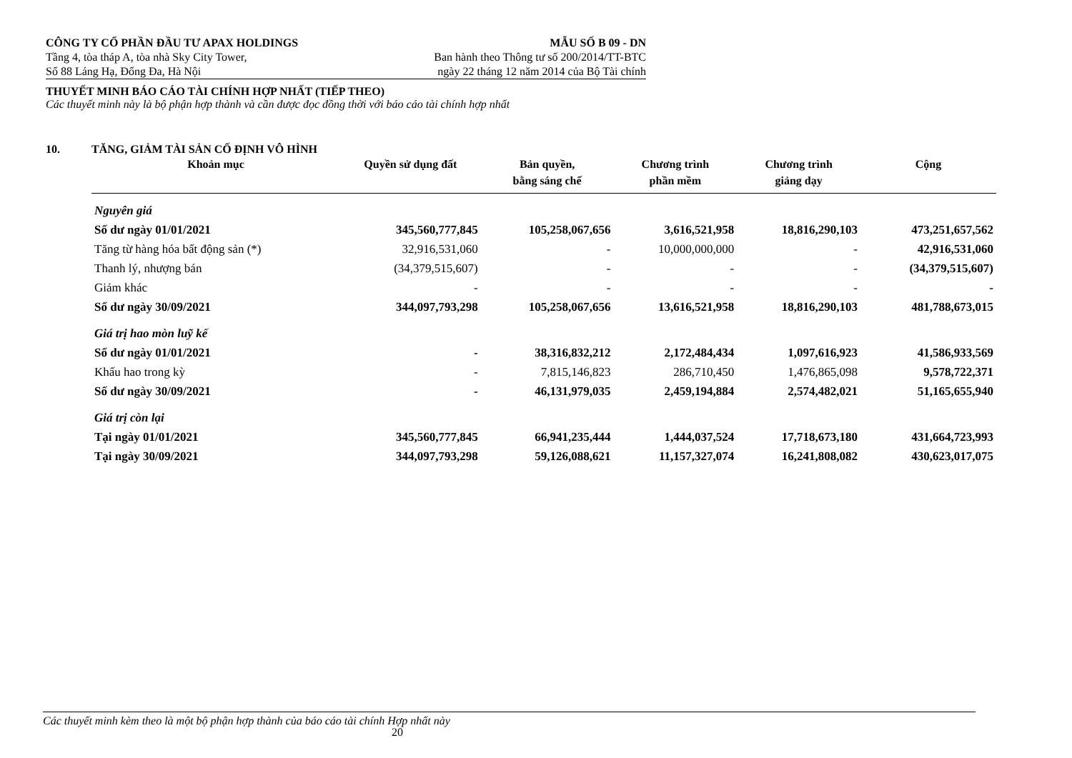CÔNG TY CỔ PHẦN ĐẦU TƯ APAX HOLDINGS MẪU SỐ B 09 - DN
Tầng 4, tòa tháp A, tòa nhà Sky City Tower, Ban hành theo Thông tư số 200/2014/TT-BTC
Số 88 Láng Hạ, Đống Đa, Hà Nội ngày 22 tháng 12 năm 2014 của Bộ Tài chính
THUYẾT MINH BÁO CÁO TÀI CHÍNH HỢP NHẤT (TIẾP THEO)
Các thuyết minh này là bộ phận hợp thành và cần được đọc đồng thời với báo cáo tài chính hợp nhất
10. TĂNG, GIẢM TÀI SẢN CỐ ĐỊNH VÔ HÌNH
| Khoản mục | Quyền sử dụng đất | Bản quyền, bằng sáng chế | Chương trình phần mềm | Chương trình giảng dạy | Cộng |
| --- | --- | --- | --- | --- | --- |
| Nguyên giá | | | | | |
| Số dư ngày 01/01/2021 | 345,560,777,845 | 105,258,067,656 | 3,616,521,958 | 18,816,290,103 | 473,251,657,562 |
| Tăng từ hàng hóa bất động sản (*) | 32,916,531,060 | - | 10,000,000,000 | - | 42,916,531,060 |
| Thanh lý, nhượng bán | (34,379,515,607) | - | - | - | (34,379,515,607) |
| Giảm khác | - | - | - | - | - |
| Số dư ngày 30/09/2021 | 344,097,793,298 | 105,258,067,656 | 13,616,521,958 | 18,816,290,103 | 481,788,673,015 |
| Giá trị hao mòn luỹ kế | | | | | |
| Số dư ngày 01/01/2021 | - | 38,316,832,212 | 2,172,484,434 | 1,097,616,923 | 41,586,933,569 |
| Khấu hao trong kỳ | - | 7,815,146,823 | 286,710,450 | 1,476,865,098 | 9,578,722,371 |
| Số dư ngày 30/09/2021 | - | 46,131,979,035 | 2,459,194,884 | 2,574,482,021 | 51,165,655,940 |
| Giá trị còn lại | | | | | |
| Tại ngày 01/01/2021 | 345,560,777,845 | 66,941,235,444 | 1,444,037,524 | 17,718,673,180 | 431,664,723,993 |
| Tại ngày 30/09/2021 | 344,097,793,298 | 59,126,088,621 | 11,157,327,074 | 16,241,808,082 | 430,623,017,075 |
Các thuyết minh kèm theo là một bộ phận hợp thành của báo cáo tài chính Hợp nhất này
20